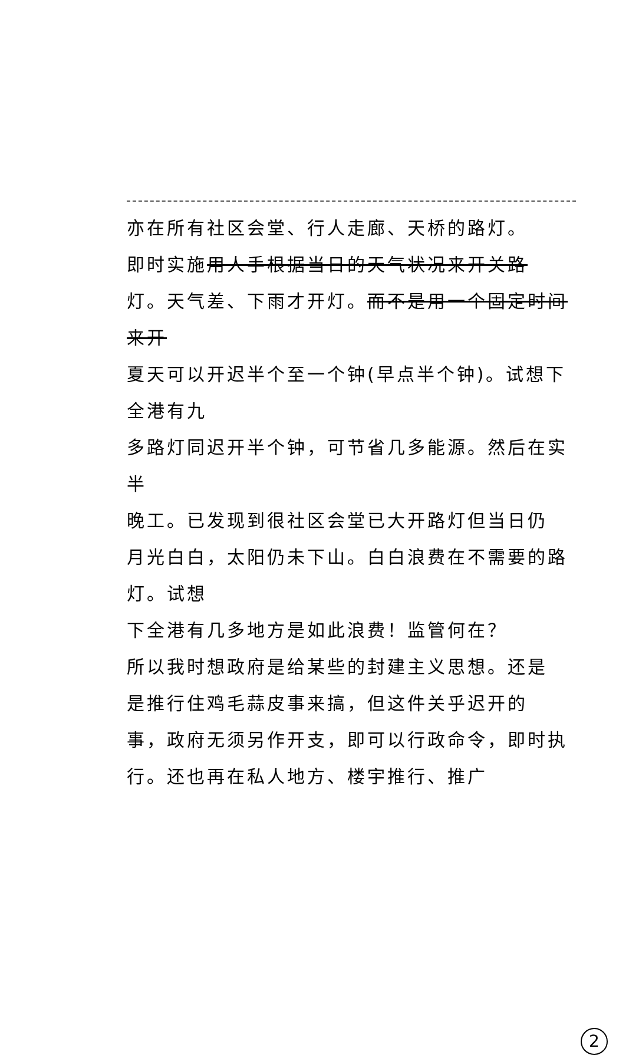亦在所有社区会堂、行人走廊、天桥的路灯。
即时实施用人手根据当日的天气状况来开关路
灯。天气差、下雨才开灯。而不是用一个固定时间来开
夏天可以开迟半个至一个钟(早点半个钟)。试想下全港有九
多路灯同迟开半个钟，可节省几多能源。然后在实半
晚工。已发现到很社区会堂已大开路灯但当日仍
月光白白，太阳仍未下山。白白浪费在不需要的路灯。试想
下全港有几多地方是如此浪费！监管何在？
所以我时想政府是给某些的封建主义思想。还是
是推行住鸡毛蒜皮事来搞，但这件关乎迟开的
事，政府无须另作开支，即可以行政命令，即时执
行。还也再在私人地方、楼宇推行、推广
2